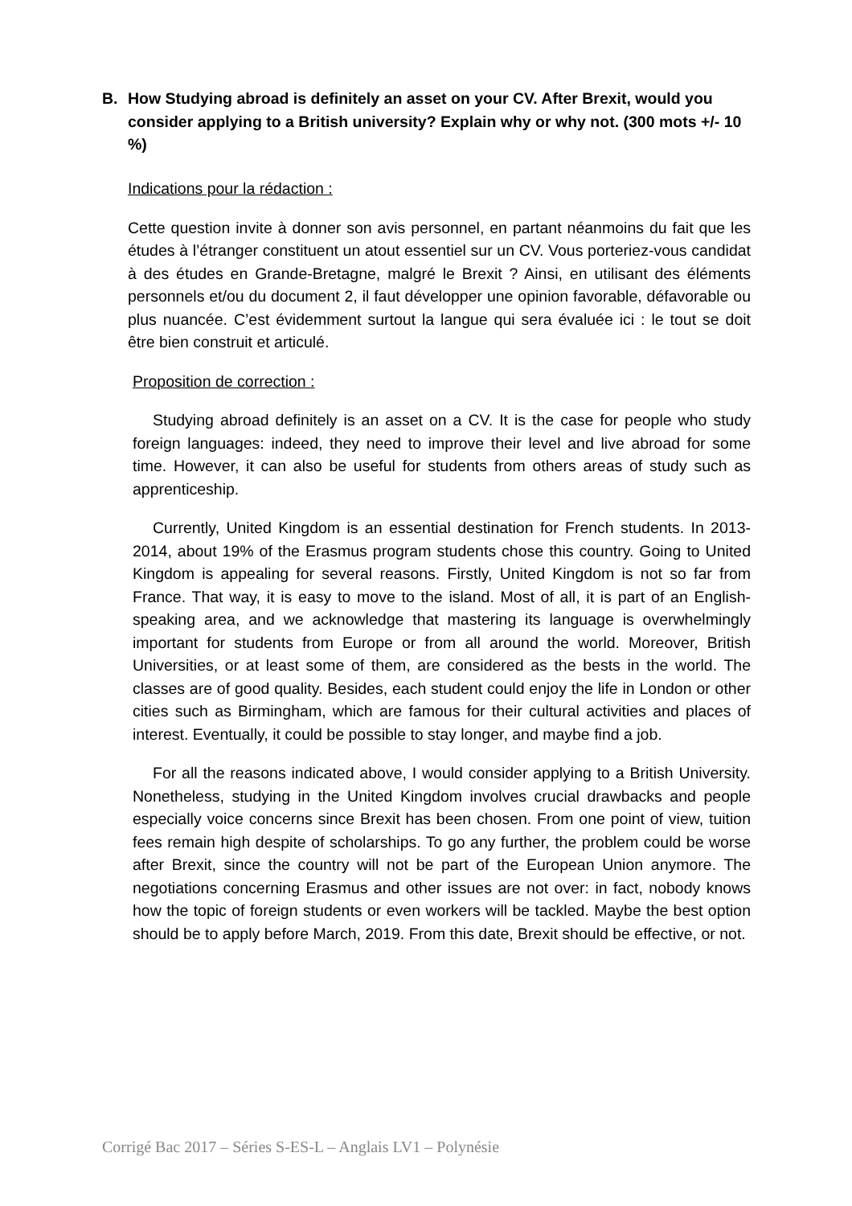B. How Studying abroad is definitely an asset on your CV. After Brexit, would you consider applying to a British university? Explain why or why not. (300 mots +/- 10 %)
Indications pour la rédaction :
Cette question invite à donner son avis personnel, en partant néanmoins du fait que les études à l’étranger constituent un atout essentiel sur un CV. Vous porteriez-vous candidat à des études en Grande-Bretagne, malgré le Brexit ? Ainsi, en utilisant des éléments personnels et/ou du document 2, il faut développer une opinion favorable, défavorable ou plus nuancée. C’est évidemment surtout la langue qui sera évaluée ici : le tout se doit être bien construit et articulé.
Proposition de correction :
Studying abroad definitely is an asset on a CV. It is the case for people who study foreign languages: indeed, they need to improve their level and live abroad for some time. However, it can also be useful for students from others areas of study such as apprenticeship.
Currently, United Kingdom is an essential destination for French students. In 2013-2014, about 19% of the Erasmus program students chose this country. Going to United Kingdom is appealing for several reasons. Firstly, United Kingdom is not so far from France. That way, it is easy to move to the island. Most of all, it is part of an English-speaking area, and we acknowledge that mastering its language is overwhelmingly important for students from Europe or from all around the world. Moreover, British Universities, or at least some of them, are considered as the bests in the world. The classes are of good quality. Besides, each student could enjoy the life in London or other cities such as Birmingham, which are famous for their cultural activities and places of interest. Eventually, it could be possible to stay longer, and maybe find a job.
For all the reasons indicated above, I would consider applying to a British University. Nonetheless, studying in the United Kingdom involves crucial drawbacks and people especially voice concerns since Brexit has been chosen. From one point of view, tuition fees remain high despite of scholarships. To go any further, the problem could be worse after Brexit, since the country will not be part of the European Union anymore. The negotiations concerning Erasmus and other issues are not over: in fact, nobody knows how the topic of foreign students or even workers will be tackled. Maybe the best option should be to apply before March, 2019. From this date, Brexit should be effective, or not.
Corrigé Bac 2017 – Séries S-ES-L – Anglais LV1 – Polynésie